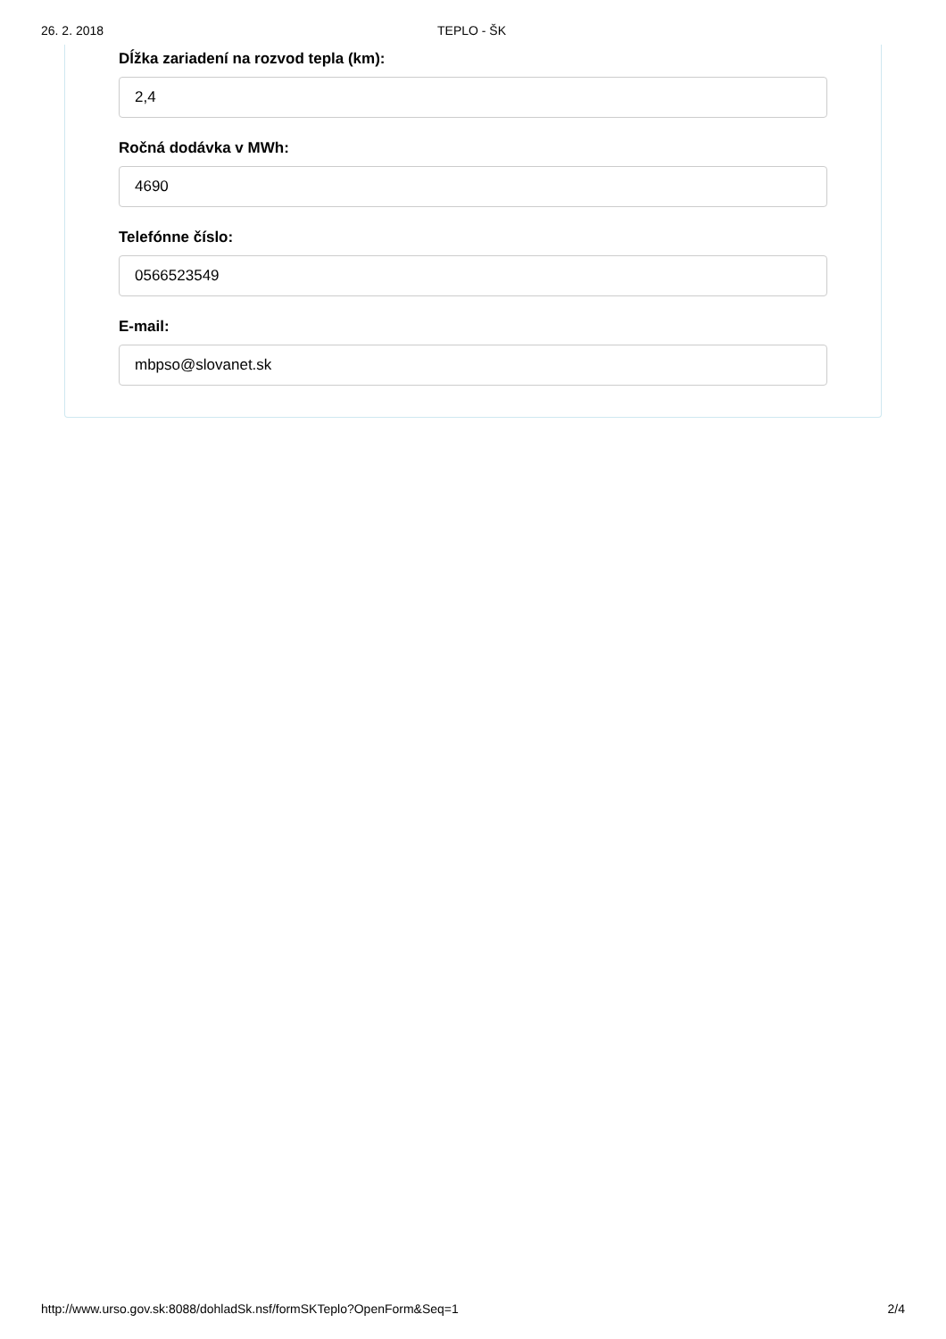26. 2. 2018 TEPLO - ŠK
Dĺžka zariadení na rozvod tepla (km):
2,4
Ročná dodávka v MWh:
4690
Telefónne číslo:
0566523549
E-mail:
mbpso@slovanet.sk
http://www.urso.gov.sk:8088/dohladSk.nsf/formSKTeplo?OpenForm&Seq=1 2/4